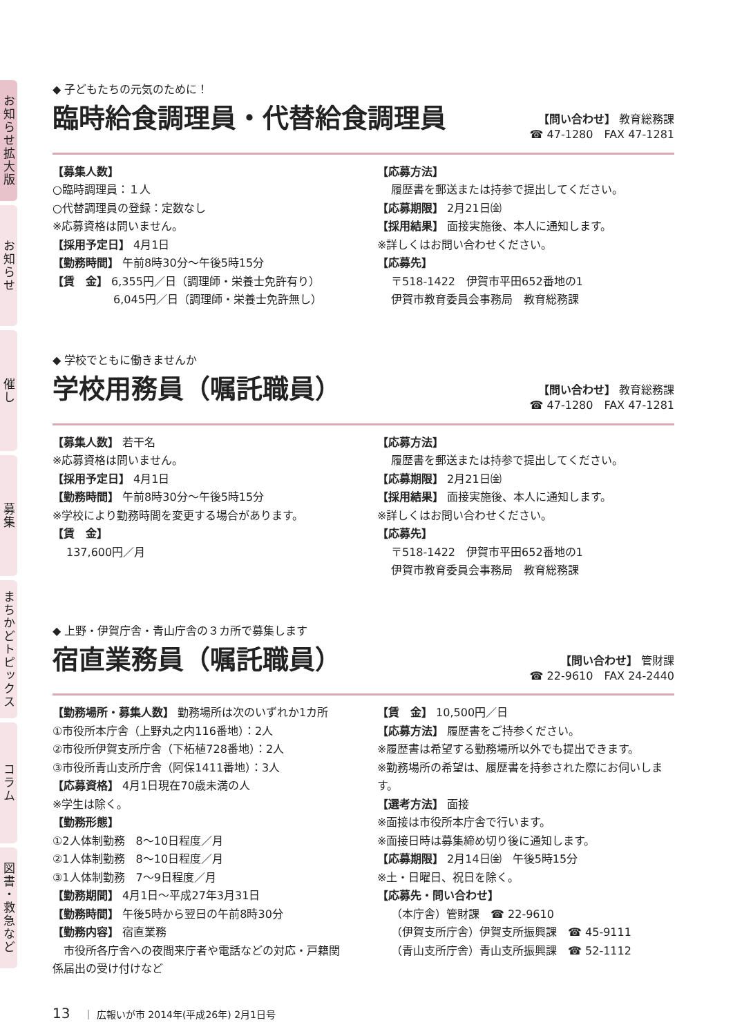お知らせ拡大版
お知らせ
催し
募集
まちかどトピックス
コラム
図書・救急など
◆ 子どもたちの元気のために！
臨時給食調理員・代替給食調理員
【問い合わせ】 教育総務課
☎ 47-1280　FAX 47-1281
【募集人数】
○臨時調理員：１人
○代替調理員の登録：定数なし
※応募資格は問いません。
【採用予定日】 4月1日
【勤務時間】 午前8時30分～午後5時15分
【賃　金】 6,355円／日（調理師・栄養士免許有り）
6,045円／日（調理師・栄養士免許無し）
【応募方法】
履歴書を郵送または持参で提出してください。
【応募期限】 2月21日㈮
【採用結果】 面接実施後、本人に通知します。
※詳しくはお問い合わせください。
【応募先】
〒518-1422　伊賀市平田652番地の1
伊賀市教育委員会事務局　教育総務課
◆ 学校でともに働きませんか
学校用務員（嘱託職員）
【問い合わせ】 教育総務課
☎ 47-1280　FAX 47-1281
【募集人数】 若干名
※応募資格は問いません。
【採用予定日】 4月1日
【勤務時間】 午前8時30分～午後5時15分
※学校により勤務時間を変更する場合があります。
【賃　金】
137,600円／月
【応募方法】
履歴書を郵送または持参で提出してください。
【応募期限】 2月21日㈮
【採用結果】 面接実施後、本人に通知します。
※詳しくはお問い合わせください。
【応募先】
〒518-1422　伊賀市平田652番地の1
伊賀市教育委員会事務局　教育総務課
◆ 上野・伊賀庁舎・青山庁舎の３カ所で募集します
宿直業務員（嘱託職員）
【問い合わせ】 管財課
☎ 22-9610　FAX 24-2440
【勤務場所・募集人数】 勤務場所は次のいずれか1カ所
①市役所本庁舎（上野丸之内116番地）：2人
②市役所伊賀支所庁舎（下柘植728番地）：2人
③市役所青山支所庁舎（阿保1411番地）：3人
【応募資格】 4月1日現在70歳未満の人
※学生は除く。
【勤務形態】
①2人体制勤務　8～10日程度／月
②1人体制勤務　8～10日程度／月
③1人体制勤務　7～9日程度／月
【勤務期間】 4月1日～平成27年3月31日
【勤務時間】 午後5時から翌日の午前8時30分
【勤務内容】 宿直業務
　市役所各庁舎への夜間来庁者や電話などの対応・戸籍関係届出の受け付けなど
【賃　金】 10,500円／日
【応募方法】 履歴書をご持参ください。
※履歴書は希望する勤務場所以外でも提出できます。
※勤務場所の希望は、履歴書を持参された際にお伺いします。
【選考方法】 面接
※面接は市役所本庁舎で行います。
※面接日時は募集締め切り後に通知します。
【応募期限】 2月14日㈮　午後5時15分
※土・日曜日、祝日を除く。
【応募先・問い合わせ】
（本庁舎）管財課　☎ 22-9610
（伊賀支所庁舎）伊賀支所振興課　☎ 45-9111
（青山支所庁舎）青山支所振興課　☎ 52-1112
13 ｜ 広報いが市 2014年(平成26年) 2月1日号